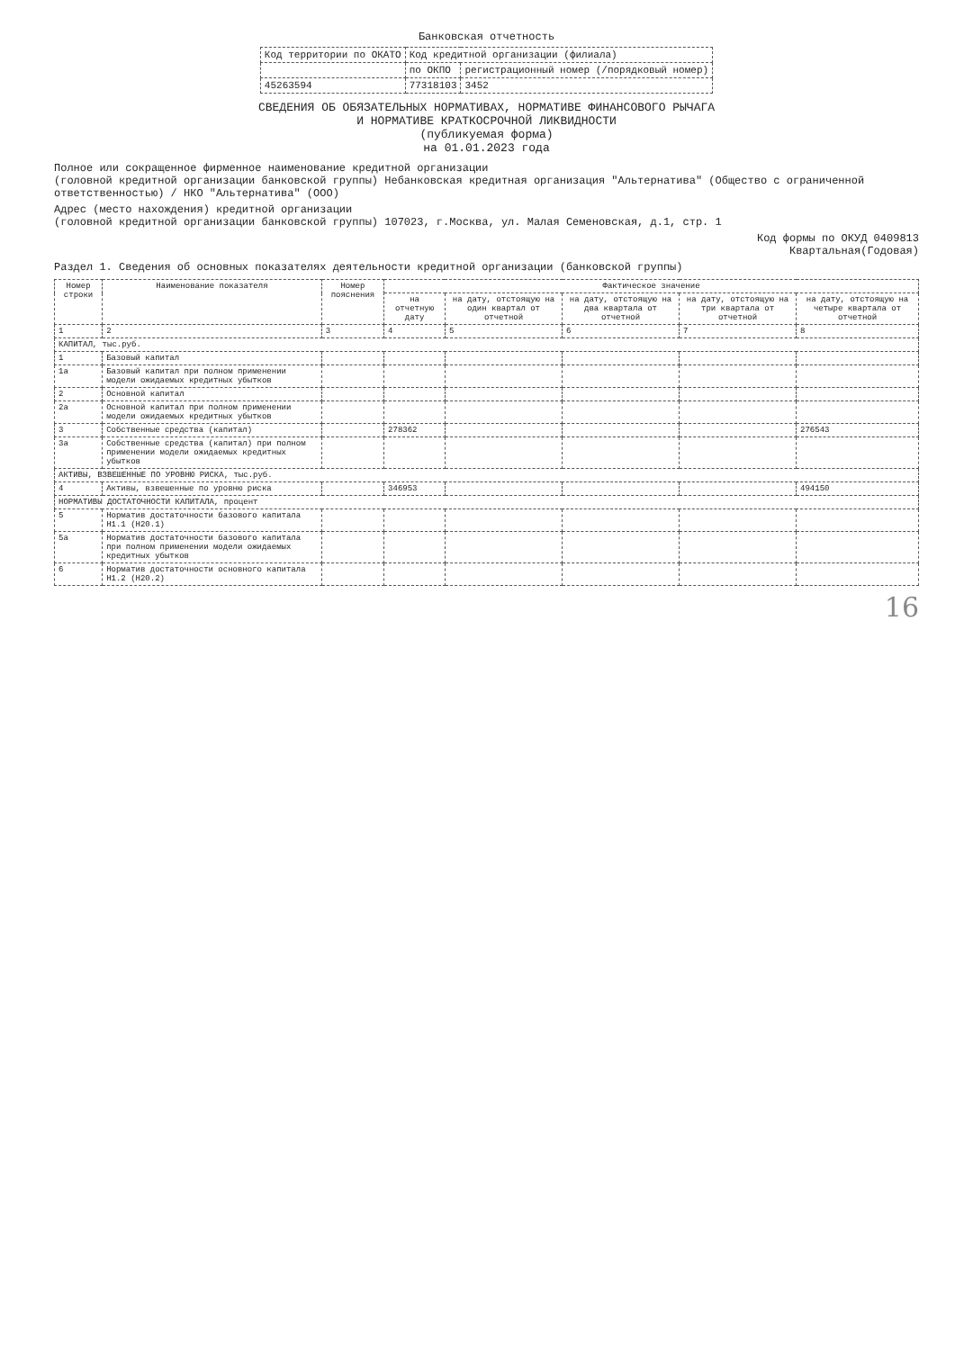Банковская отчетность
| Код территории по ОКАТО | Код кредитной организации (филиала) | |
| | по ОКПО | регистрационный номер (/порядковый номер) |
| 45263594 | 77318103 | 3452 |
СВЕДЕНИЯ ОБ ОБЯЗАТЕЛЬНЫХ НОРМАТИВАХ, НОРМАТИВЕ ФИНАНСОВОГО РЫЧАГА
И НОРМАТИВЕ КРАТКОСРОЧНОЙ ЛИКВИДНОСТИ
(публикуемая форма)
на 01.01.2023 года
Полное или сокращенное фирменное наименование кредитной организации
(головной кредитной организации банковской группы) Небанковская кредитная организация "Альтернатива" (Общество с ограниченной ответственностью) / НКО "Альтернатива" (ООО)
Адрес (место нахождения) кредитной организации
(головной кредитной организации банковской группы) 107023, г.Москва, ул. Малая Семеновская, д.1, стр. 1
Код формы по ОКУД 0409813
Квартальная(Годовая)
Раздел 1. Сведения об основных показателях деятельности кредитной организации (банковской группы)
| Номер строки | Наименование показателя | Номер пояснения | Фактическое значение | | | | |
| --- | --- | --- | --- | --- | --- | --- | --- |
| | | | на отчетную дату | на дату, отстоящую на один квартал от отчетной | на дату, отстоящую на два квартала от отчетной | на дату, отстоящую на три квартала от отчетной | на дату, отстоящую на четыре квартала от отчетной |
| 1 | 2 | 3 | 4 | 5 | 6 | 7 | 8 |
| КАПИТАЛ, тыс.руб. | | | | | | | |
| 1 | Базовый капитал | | | | | | |
| 1а | Базовый капитал при полном применении модели ожидаемых кредитных убытков | | | | | | |
| 2 | Основной капитал | | | | | | |
| 2а | Основной капитал при полном применении модели ожидаемых кредитных убытков | | | | | | |
| 3 | Собственные средства (капитал) | | 278362 | | | | 276543 |
| 3а | Собственные средства (капитал) при полном применении модели ожидаемых кредитных убытков | | | | | | |
| АКТИВЫ, ВЗВЕШЕННЫЕ ПО УРОВНЮ РИСКА, тыс.руб. | | | | | | | |
| 4 | Активы, взвешенные по уровню риска | | 346953 | | | | 494150 |
| НОРМАТИВЫ ДОСТАТОЧНОСТИ КАПИТАЛА, процент | | | | | | | |
| 5 | Норматив достаточности базового капитала Н1.1 (Н20.1) | | | | | | |
| 5а | Норматив достаточности базового капитала при полном применении модели ожидаемых кредитных убытков | | | | | | |
| 6 | Норматив достаточности основного капитала Н1.2 (Н20.2) | | | | | | |
16